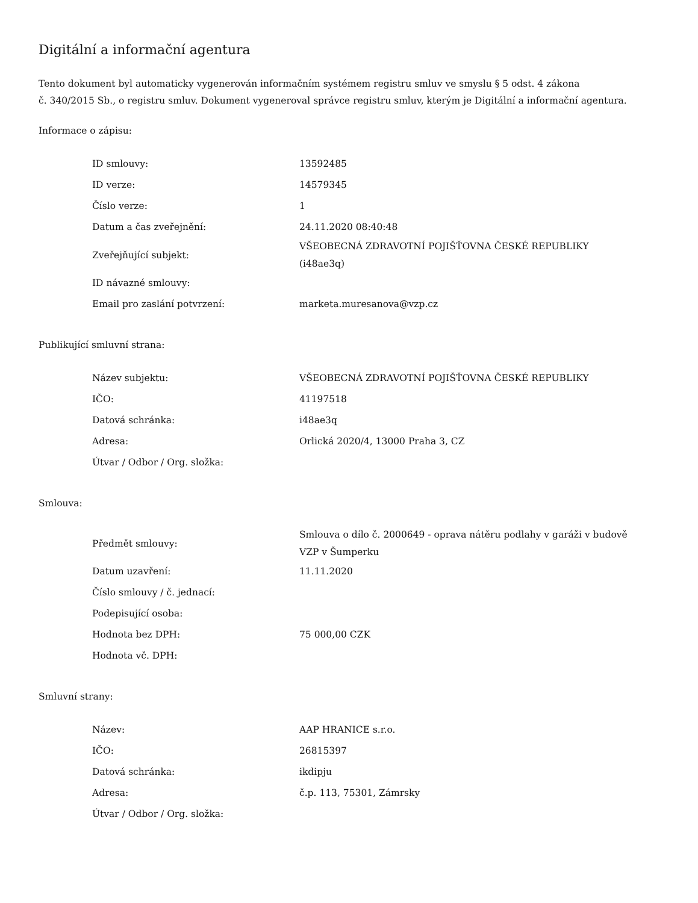Digitální a informační agentura
Tento dokument byl automaticky vygenerován informačním systémem registru smluv ve smyslu § 5 odst. 4 zákona
č. 340/2015 Sb., o registru smluv. Dokument vygeneroval správce registru smluv, kterým je Digitální a informační agentura.
Informace o zápisu:
| ID smlouvy: | 13592485 |
| ID verze: | 14579345 |
| Číslo verze: | 1 |
| Datum a čas zveřejnění: | 24.11.2020 08:40:48 |
| Zveřejňující subjekt: | VŠEOBECNÁ ZDRAVOTNÍ POJIŠŤOVNA ČESKÉ REPUBLIKY (i48ae3q) |
| ID návazné smlouvy: | |
| Email pro zaslání potvrzení: | marketa.muresanova@vzp.cz |
Publikující smluvní strana:
| Název subjektu: | VŠEOBECNÁ ZDRAVOTNÍ POJIŠŤOVNA ČESKÉ REPUBLIKY |
| IČO: | 41197518 |
| Datová schránka: | i48ae3q |
| Adresa: | Orlická 2020/4, 13000 Praha 3, CZ |
| Útvar / Odbor / Org. složka: | |
Smlouva:
| Předmět smlouvy: | Smlouva o dílo č. 2000649 - oprava nátěru podlahy v garáži v budově VZP v Šumperku |
| Datum uzavření: | 11.11.2020 |
| Číslo smlouvy / č. jednací: | |
| Podepisující osoba: | |
| Hodnota bez DPH: | 75 000,00 CZK |
| Hodnota vč. DPH: | |
Smluvní strany:
| Název: | AAP HRANICE s.r.o. |
| IČO: | 26815397 |
| Datová schránka: | ikdipju |
| Adresa: | č.p. 113, 75301, Zámrsky |
| Útvar / Odbor / Org. složka: | |